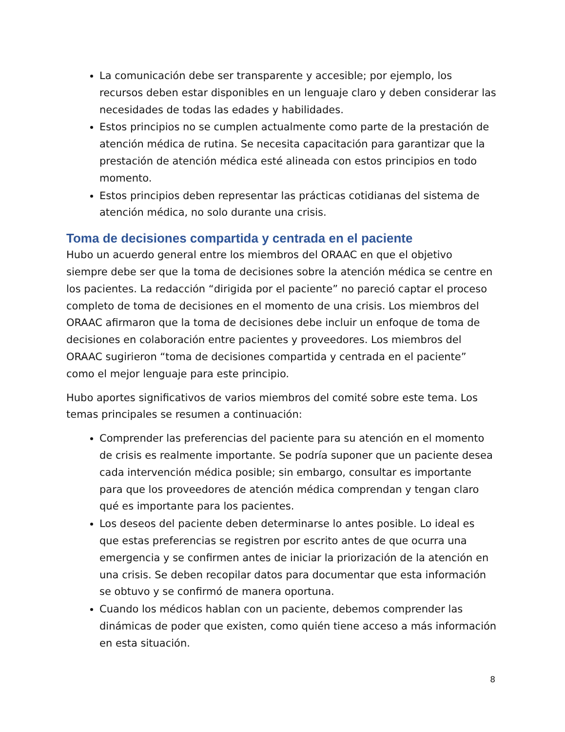La comunicación debe ser transparente y accesible; por ejemplo, los recursos deben estar disponibles en un lenguaje claro y deben considerar las necesidades de todas las edades y habilidades.
Estos principios no se cumplen actualmente como parte de la prestación de atención médica de rutina. Se necesita capacitación para garantizar que la prestación de atención médica esté alineada con estos principios en todo momento.
Estos principios deben representar las prácticas cotidianas del sistema de atención médica, no solo durante una crisis.
Toma de decisiones compartida y centrada en el paciente
Hubo un acuerdo general entre los miembros del ORAAC en que el objetivo siempre debe ser que la toma de decisiones sobre la atención médica se centre en los pacientes. La redacción “dirigida por el paciente” no pareció captar el proceso completo de toma de decisiones en el momento de una crisis. Los miembros del ORAAC afirmaron que la toma de decisiones debe incluir un enfoque de toma de decisiones en colaboración entre pacientes y proveedores. Los miembros del ORAAC sugirieron “toma de decisiones compartida y centrada en el paciente” como el mejor lenguaje para este principio.
Hubo aportes significativos de varios miembros del comité sobre este tema. Los temas principales se resumen a continuación:
Comprender las preferencias del paciente para su atención en el momento de crisis es realmente importante. Se podría suponer que un paciente desea cada intervención médica posible; sin embargo, consultar es importante para que los proveedores de atención médica comprendan y tengan claro qué es importante para los pacientes.
Los deseos del paciente deben determinarse lo antes posible. Lo ideal es que estas preferencias se registren por escrito antes de que ocurra una emergencia y se confirmen antes de iniciar la priorización de la atención en una crisis. Se deben recopilar datos para documentar que esta información se obtuvo y se confirmó de manera oportuna.
Cuando los médicos hablan con un paciente, debemos comprender las dinámicas de poder que existen, como quién tiene acceso a más información en esta situación.
8